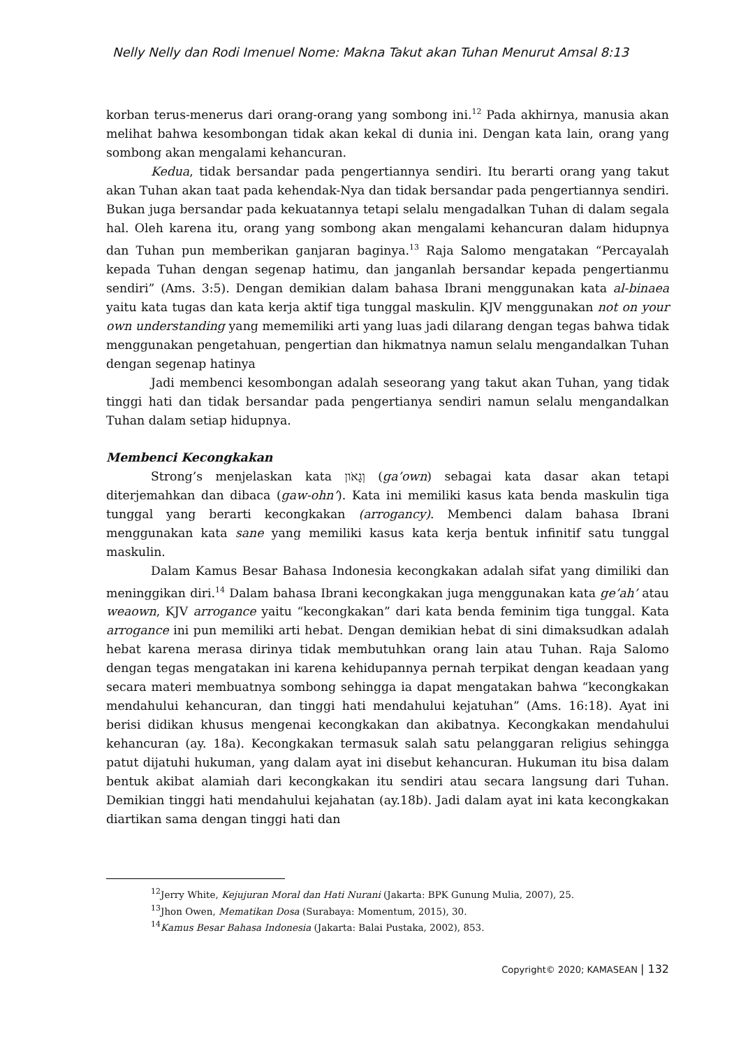Nelly Nelly dan Rodi Imenuel Nome: Makna Takut akan Tuhan Menurut Amsal 8:13
korban terus-menerus dari orang-orang yang sombong ini.<sup>12</sup> Pada akhirnya, manusia akan melihat bahwa kesombongan tidak akan kekal di dunia ini. Dengan kata lain, orang yang sombong akan mengalami kehancuran.
Kedua, tidak bersandar pada pengertiannya sendiri. Itu berarti orang yang takut akan Tuhan akan taat pada kehendak-Nya dan tidak bersandar pada pengertiannya sendiri. Bukan juga bersandar pada kekuatannya tetapi selalu mengadalkan Tuhan di dalam segala hal. Oleh karena itu, orang yang sombong akan mengalami kehancuran dalam hidupnya dan Tuhan pun memberikan ganjaran baginya.<sup>13</sup> Raja Salomo mengatakan “Percayalah kepada Tuhan dengan segenap hatimu, dan janganlah bersandar kepada pengertianmu sendiri” (Ams. 3:5). Dengan demikian dalam bahasa Ibrani menggunakan kata al-binaea yaitu kata tugas dan kata kerja aktif tiga tunggal maskulin. KJV menggunakan not on your own understanding yang mememiliki arti yang luas jadi dilarang dengan tegas bahwa tidak menggunakan pengetahuan, pengertian dan hikmatnya namun selalu mengandalkan Tuhan dengan segenap hatinya
Jadi membenci kesombongan adalah seseorang yang takut akan Tuhan, yang tidak tinggi hati dan tidak bersandar pada pengertianya sendiri namun selalu mengandalkan Tuhan dalam setiap hidupnya.
Membenci Kecongkakan
Strong’s menjelaskan kata וְגָאֹון (ga’own) sebagai kata dasar akan tetapi diterjemahkan dan dibaca (gaw-ohn’). Kata ini memiliki kasus kata benda maskulin tiga tunggal yang berarti kecongkakan (arrogancy). Membenci dalam bahasa Ibrani menggunakan kata sane yang memiliki kasus kata kerja bentuk infinitif satu tunggal maskulin.
Dalam Kamus Besar Bahasa Indonesia kecongkakan adalah sifat yang dimiliki dan meninggikan diri.<sup>14</sup> Dalam bahasa Ibrani kecongkakan juga menggunakan kata ge’ah’ atau weaown, KJV arrogance yaitu “kecongkakan” dari kata benda feminim tiga tunggal. Kata arrogance ini pun memiliki arti hebat. Dengan demikian hebat di sini dimaksudkan adalah hebat karena merasa dirinya tidak membutuhkan orang lain atau Tuhan. Raja Salomo dengan tegas mengatakan ini karena kehidupannya pernah terpikat dengan keadaan yang secara materi membuatnya sombong sehingga ia dapat mengatakan bahwa “kecongkakan mendahului kehancuran, dan tinggi hati mendahului kejatuhan” (Ams. 16:18). Ayat ini berisi didikan khusus mengenai kecongkakan dan akibatnya. Kecongkakan mendahului kehancuran (ay. 18a). Kecongkakan termasuk salah satu pelanggaran religius sehingga patut dijatuhi hukuman, yang dalam ayat ini disebut kehancuran. Hukuman itu bisa dalam bentuk akibat alamiah dari kecongkakan itu sendiri atau secara langsung dari Tuhan. Demikian tinggi hati mendahului kejahatan (ay.18b). Jadi dalam ayat ini kata kecongkakan diartikan sama dengan tinggi hati dan
<sup>12</sup> Jerry White, Kejujuran Moral dan Hati Nurani (Jakarta: BPK Gunung Mulia, 2007), 25.
<sup>13</sup> Jhon Owen, Mematikan Dosa (Surabaya: Momentum, 2015), 30.
<sup>14</sup> Kamus Besar Bahasa Indonesia (Jakarta: Balai Pustaka, 2002), 853.
Copyright© 2020; KAMASEAN | 132